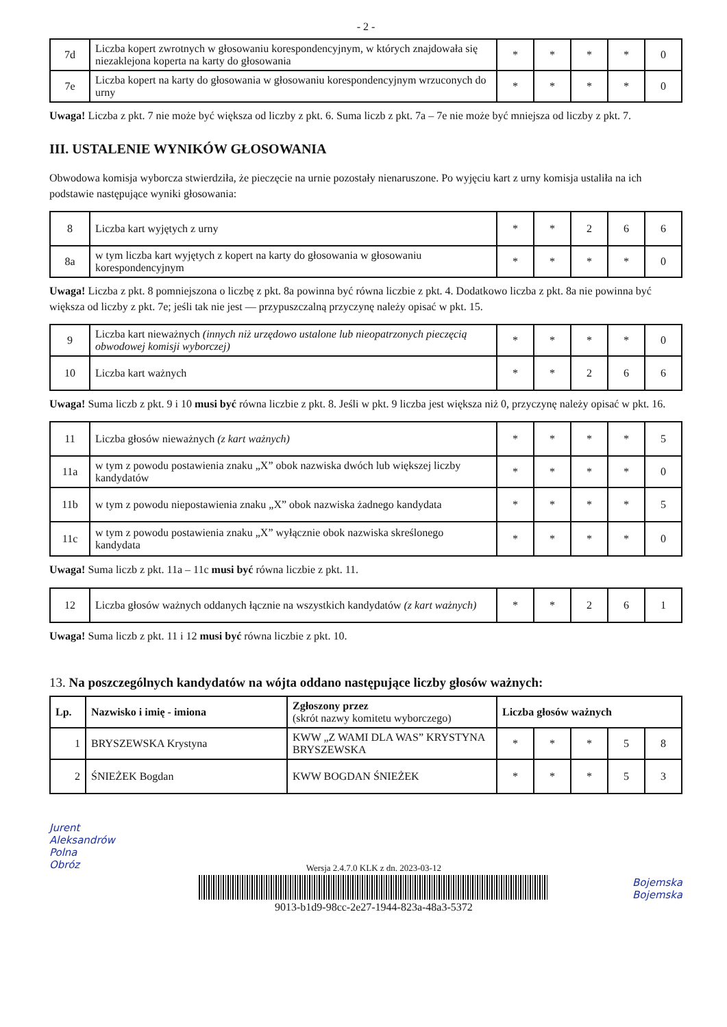- 2 -
| 7d | Liczba kopert zwrotnych w głosowaniu korespondencyjnym, w których znajdowała się niezaklejona koperta na karty do głosowania | * | * | * | * | 0 |
| 7e | Liczba kopert na karty do głosowania w głosowaniu korespondencyjnym wrzuconych do urny | * | * | * | * | 0 |
Uwaga! Liczba z pkt. 7 nie może być większa od liczby z pkt. 6. Suma liczb z pkt. 7a – 7e nie może być mniejsza od liczby z pkt. 7.
III. USTALENIE WYNIKÓW GŁOSOWANIA
Obwodowa komisja wyborcza stwierdziła, że pieczęcie na urnie pozostały nienaruszone. Po wyjęciu kart z urny komisja ustaliła na ich podstawie następujące wyniki głosowania:
| 8 | Liczba kart wyjętych z urny | * | * | 2 | 6 | 6 |
| 8a | w tym liczba kart wyjętych z kopert na karty do głosowania w głosowaniu korespondencyjnym | * | * | * | * | 0 |
Uwaga! Liczba z pkt. 8 pomniejszona o liczbę z pkt. 8a powinna być równa liczbie z pkt. 4. Dodatkowo liczba z pkt. 8a nie powinna być większa od liczby z pkt. 7e; jeśli tak nie jest — przypuszczalną przyczynę należy opisać w pkt. 15.
| 9 | Liczba kart nieważnych (innych niż urzędowo ustalone lub nieopatrzonych pieczęcią obwodowej komisji wyborczej) | * | * | * | * | 0 |
| 10 | Liczba kart ważnych | * | * | 2 | 6 | 6 |
Uwaga! Suma liczb z pkt. 9 i 10 musi być równa liczbie z pkt. 8. Jeśli w pkt. 9 liczba jest większa niż 0, przyczynę należy opisać w pkt. 16.
| 11 | Liczba głosów nieważnych (z kart ważnych) | * | * | * | * | 5 |
| 11a | w tym z powodu postawienia znaku „X” obok nazwiska dwóch lub większej liczby kandydatów | * | * | * | * | 0 |
| 11b | w tym z powodu niepostawienia znaku „X” obok nazwiska żadnego kandydata | * | * | * | * | 5 |
| 11c | w tym z powodu postawienia znaku „X” wyłącznie obok nazwiska skreślonego kandydata | * | * | * | * | 0 |
Uwaga! Suma liczb z pkt. 11a – 11c musi być równa liczbie z pkt. 11.
| 12 | Liczba głosów ważnych oddanych łącznie na wszystkich kandydatów (z kart ważnych) | * | * | 2 | 6 | 1 |
Uwaga! Suma liczb z pkt. 11 i 12 musi być równa liczbie z pkt. 10.
13. Na poszczególnych kandydatów na wójta oddano następujące liczby głosów ważnych:
| Lp. | Nazwisko i imię - imiona | Zgłoszony przez (skrót nazwy komitetu wyborczego) | Liczba głosów ważnych | | | | |
| --- | --- | --- | --- | --- | --- | --- | --- |
| 1 | BRYSZEWSKA Krystyna | KWW „Z WAMI DLA WAS” KRYSTYNA BRYSZEWSKA | * | * | * | 5 | 8 |
| 2 | ŚNIEŻEK Bogdan | KWW BOGDAN ŚNIEŻEK | * | * | * | 5 | 3 |
Jurent
Aleksandrów
Polna
Obróz
Wersja 2.4.7.0 KLK z dn. 2023-03-12
9013-b1d9-98cc-2e27-1944-823a-48a3-5372
Bojemska
Bojemska